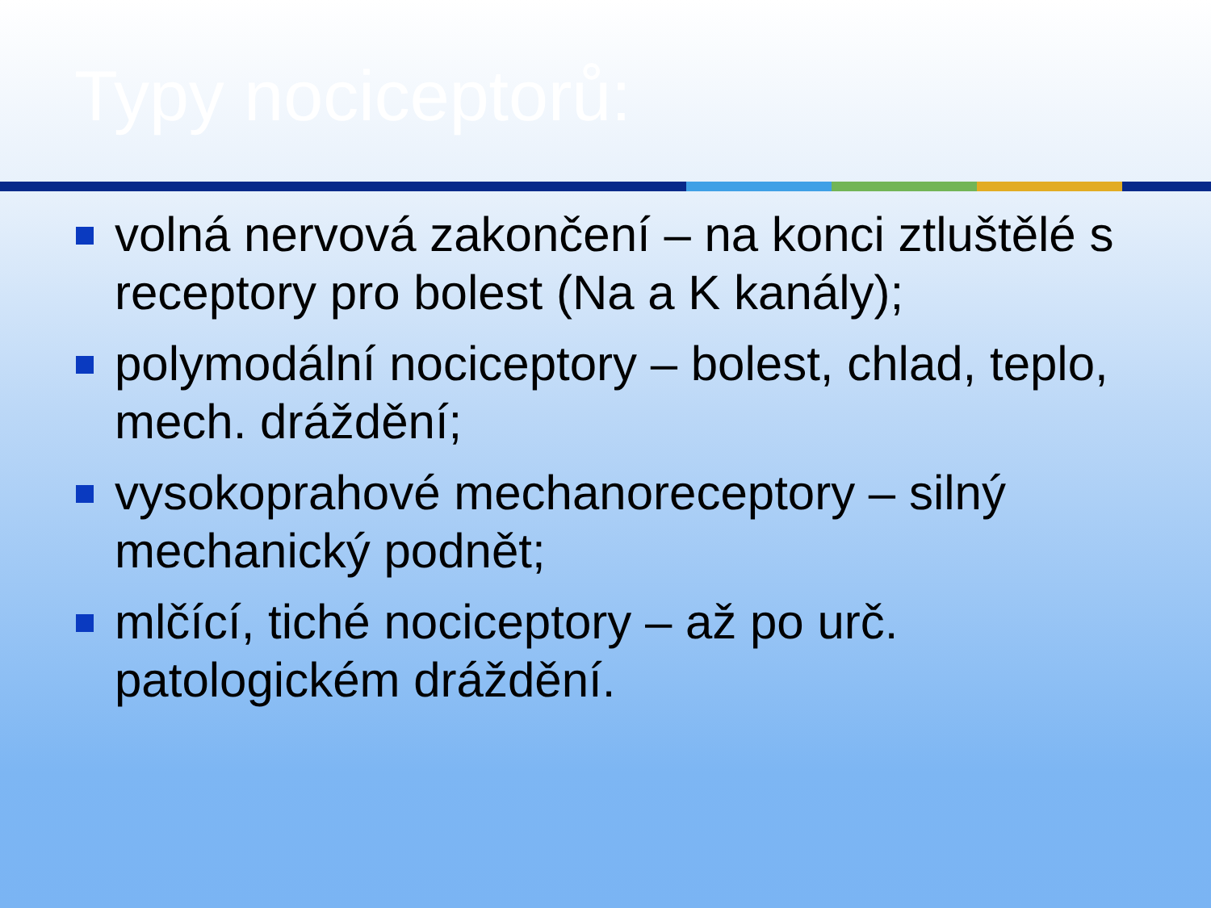Typy nociceptorů:
volná nervová zakončení – na konci ztluštělé s receptory pro bolest (Na a K kanály);
polymodální nociceptory – bolest, chlad, teplo, mech. dráždění;
vysokoprahové mechanoreceptory – silný mechanický podnět;
mlčící, tiché nociceptory – až po urč. patologickém dráždění.